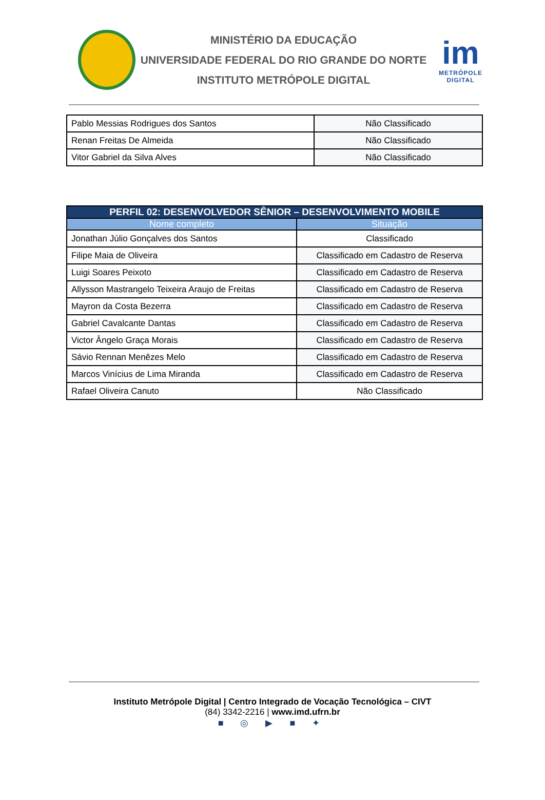MINISTÉRIO DA EDUCAÇÃO
UNIVERSIDADE FEDERAL DO RIO GRANDE DO NORTE
INSTITUTO METRÓPOLE DIGITAL
im
METRÓPOLE
DIGITAL
| Pablo Messias Rodrigues dos Santos | Não Classificado |
| Renan Freitas De Almeida | Não Classificado |
| Vitor Gabriel da Silva Alves | Não Classificado |
| PERFIL 02: DESENVOLVEDOR SÊNIOR – DESENVOLVIMENTO MOBILE | |
| --- | --- |
| Nome completo | Situação |
| Jonathan Júlio Gonçalves dos Santos | Classificado |
| Filipe Maia de Oliveira | Classificado em Cadastro de Reserva |
| Luigi Soares Peixoto | Classificado em Cadastro de Reserva |
| Allysson Mastrangelo Teixeira Araujo de Freitas | Classificado em Cadastro de Reserva |
| Mayron da Costa Bezerra | Classificado em Cadastro de Reserva |
| Gabriel Cavalcante Dantas | Classificado em Cadastro de Reserva |
| Victor Ângelo Graça Morais | Classificado em Cadastro de Reserva |
| Sávio Rennan Menêzes Melo | Classificado em Cadastro de Reserva |
| Marcos Vinícius de Lima Miranda | Classificado em Cadastro de Reserva |
| Rafael Oliveira Canuto | Não Classificado |
Instituto Metrópole Digital | Centro Integrado de Vocação Tecnológica – CIVT
(84) 3342-2216 | www.imd.ufrn.br
■ ◎ ▶ ■ ✦